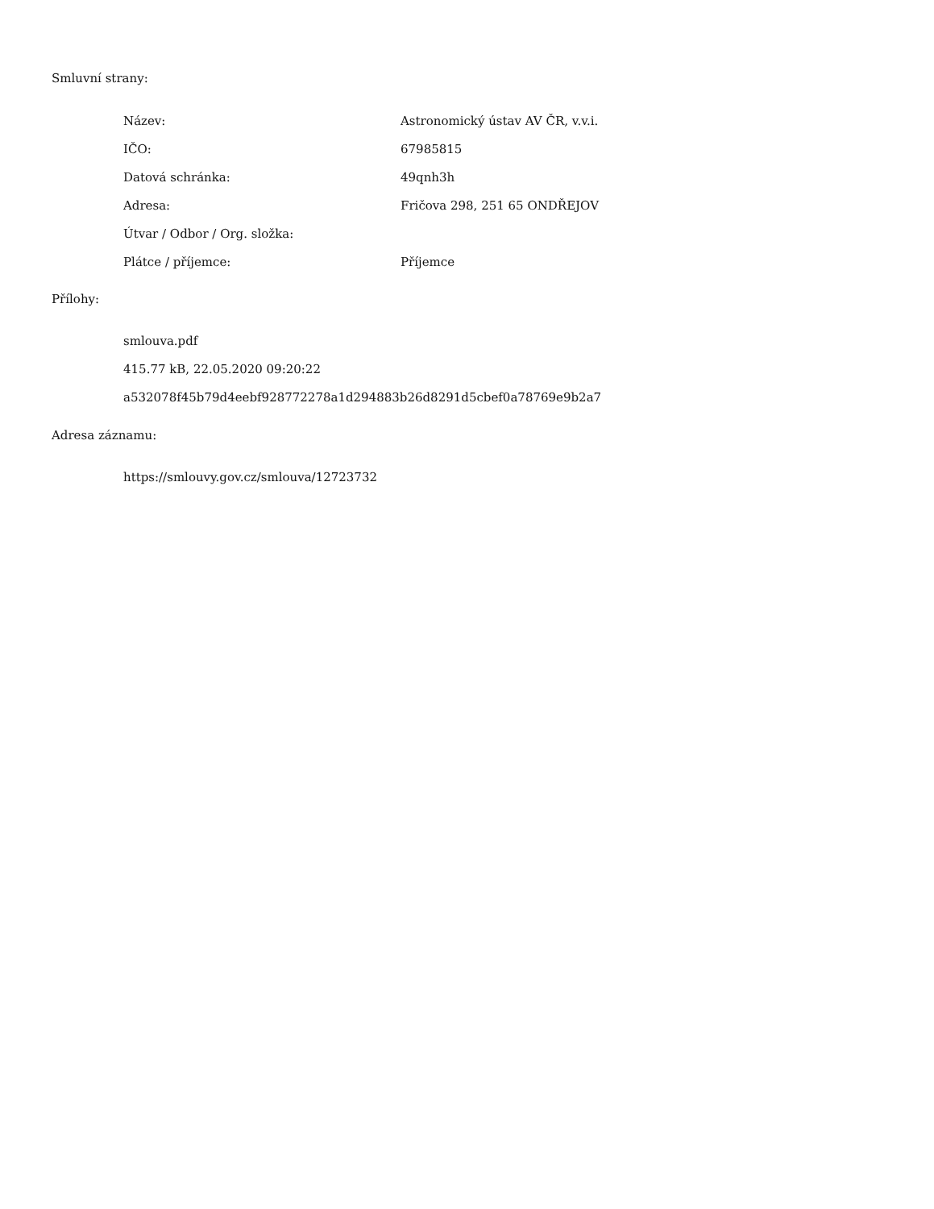Smluvní strany:
| Název: | Astronomický ústav AV ČR, v.v.i. |
| IČO: | 67985815 |
| Datová schránka: | 49qnh3h |
| Adresa: | Fričova 298, 251 65 ONDŘEJOV |
| Útvar / Odbor / Org. složka: | |
| Plátce / příjemce: | Příjemce |
Přílohy:
smlouva.pdf
415.77 kB, 22.05.2020 09:20:22
a532078f45b79d4eebf928772278a1d294883b26d8291d5cbef0a78769e9b2a7
Adresa záznamu:
https://smlouvy.gov.cz/smlouva/12723732